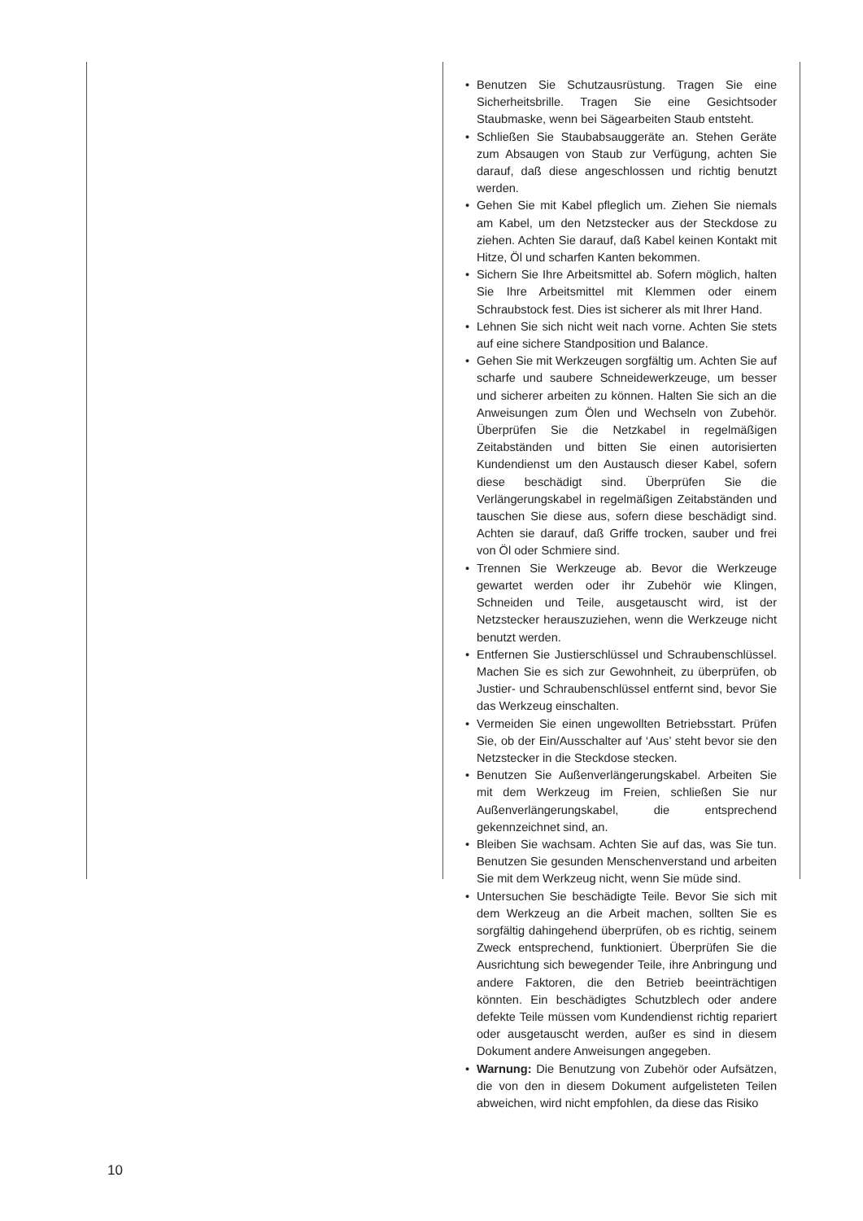• Benutzen Sie Schutzausrüstung. Tragen Sie eine Sicherheitsbrille. Tragen Sie eine Gesichtsoder Staubmaske, wenn bei Sägearbeiten Staub entsteht.
• Schließen Sie Staubabsauggeräte an. Stehen Geräte zum Absaugen von Staub zur Verfügung, achten Sie darauf, daß diese angeschlossen und richtig benutzt werden.
• Gehen Sie mit Kabel pfleglich um. Ziehen Sie niemals am Kabel, um den Netzstecker aus der Steckdose zu ziehen. Achten Sie darauf, daß Kabel keinen Kontakt mit Hitze, Öl und scharfen Kanten bekommen.
• Sichern Sie Ihre Arbeitsmittel ab. Sofern möglich, halten Sie Ihre Arbeitsmittel mit Klemmen oder einem Schraubstock fest. Dies ist sicherer als mit Ihrer Hand.
• Lehnen Sie sich nicht weit nach vorne. Achten Sie stets auf eine sichere Standposition und Balance.
• Gehen Sie mit Werkzeugen sorgfältig um. Achten Sie auf scharfe und saubere Schneidewerkzeuge, um besser und sicherer arbeiten zu können. Halten Sie sich an die Anweisungen zum Ölen und Wechseln von Zubehör. Überprüfen Sie die Netzkabel in regelmäßigen Zeitabständen und bitten Sie einen autorisierten Kundendienst um den Austausch dieser Kabel, sofern diese beschädigt sind. Überprüfen Sie die Verlängerungskabel in regelmäßigen Zeitabständen und tauschen Sie diese aus, sofern diese beschädigt sind. Achten sie darauf, daß Griffe trocken, sauber und frei von Öl oder Schmiere sind.
• Trennen Sie Werkzeuge ab. Bevor die Werkzeuge gewartet werden oder ihr Zubehör wie Klingen, Schneiden und Teile, ausgetauscht wird, ist der Netzstecker herauszuziehen, wenn die Werkzeuge nicht benutzt werden.
• Entfernen Sie Justierschlüssel und Schraubenschlüssel. Machen Sie es sich zur Gewohnheit, zu überprüfen, ob Justier- und Schraubenschlüssel entfernt sind, bevor Sie das Werkzeug einschalten.
• Vermeiden Sie einen ungewollten Betriebsstart. Prüfen Sie, ob der Ein/Ausschalter auf ‘Aus’ steht bevor sie den Netzstecker in die Steckdose stecken.
• Benutzen Sie Außenverlängerungskabel. Arbeiten Sie mit dem Werkzeug im Freien, schließen Sie nur Außenverlängerungskabel, die entsprechend gekennzeichnet sind, an.
• Bleiben Sie wachsam. Achten Sie auf das, was Sie tun. Benutzen Sie gesunden Menschenverstand und arbeiten Sie mit dem Werkzeug nicht, wenn Sie müde sind.
• Untersuchen Sie beschädigte Teile. Bevor Sie sich mit dem Werkzeug an die Arbeit machen, sollten Sie es sorgfältig dahingehend überprüfen, ob es richtig, seinem Zweck entsprechend, funktioniert. Überprüfen Sie die Ausrichtung sich bewegender Teile, ihre Anbringung und andere Faktoren, die den Betrieb beeinträchtigen könnten. Ein beschädigtes Schutzblech oder andere defekte Teile müssen vom Kundendienst richtig repariert oder ausgetauscht werden, außer es sind in diesem Dokument andere Anweisungen angegeben.
• Warnung: Die Benutzung von Zubehör oder Aufsätzen, die von den in diesem Dokument aufgelisteten Teilen abweichen, wird nicht empfohlen, da diese das Risiko
10